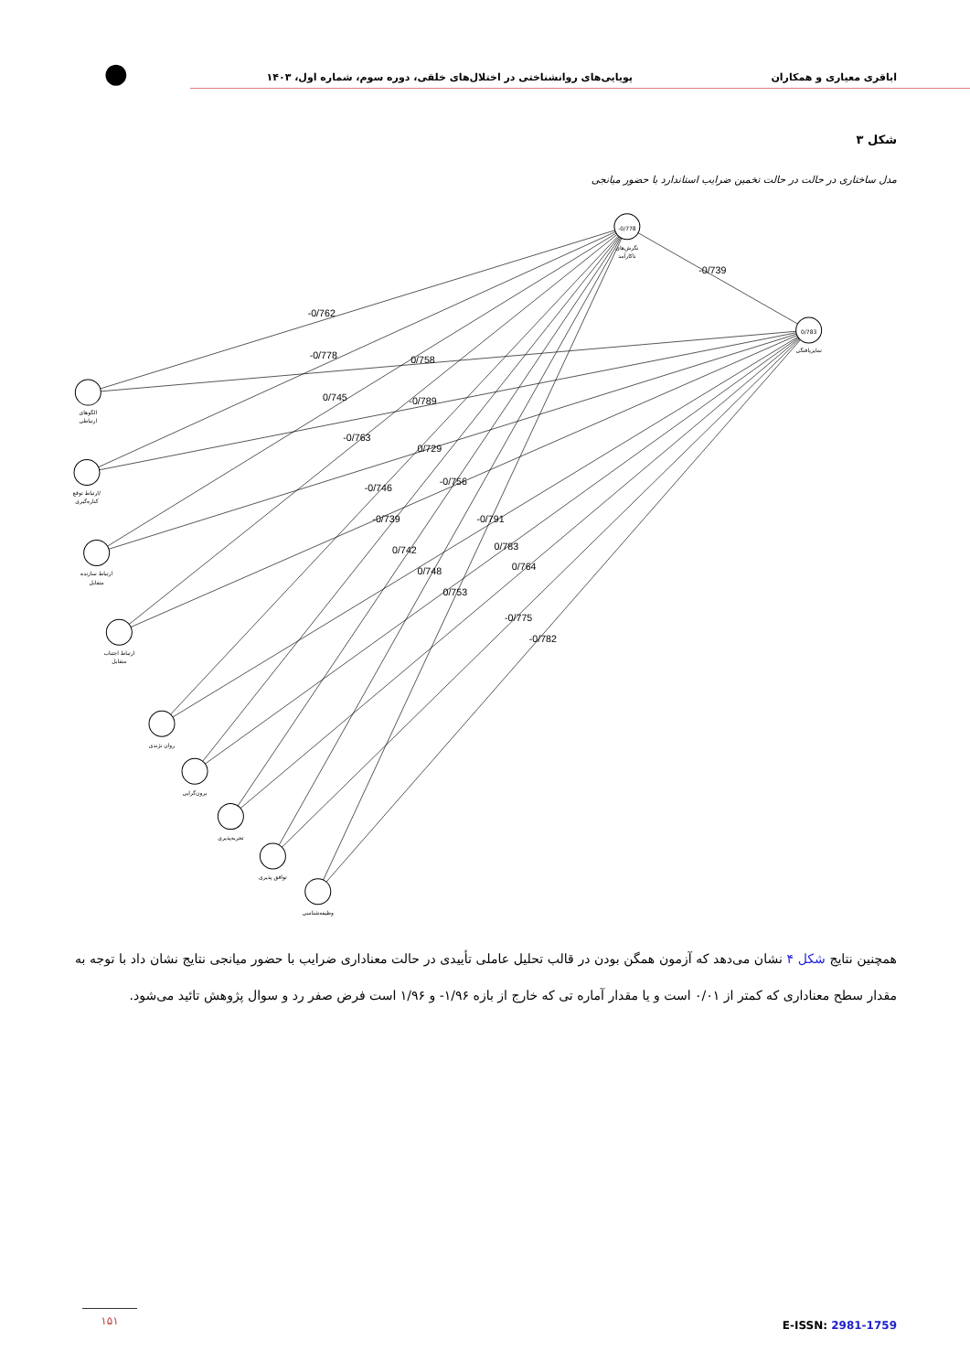اباقری معیاری و همکاران
پویایی‌های روانشناختی در اختلال‌های خلقی، دوره سوم، شماره اول، ۱۴۰۳
●
شکل ۳
مدل ساختاری در حالت در حالت تخمین ضرایب استاندارد با حضور میانجی
-0/778
0/783
نگرش‌های
ناکارآمد
تمایزیافتگی
الگوهای
ارتباطی
ارتباط توقع/
کناره‌گیری
ارتباط سازنده
متقابل
ارتباط اجتناب
متقابل
روان نژندی
برون‌گرایی
تجربه‌پذیری
توافق پذیری
وظیفه‌شناسی
-0/739
-0/762
-0/778
0/758
0/745
-0/789
-0/763
0/729
-0/746
-0/756
-0/739
-0/791
0/742
0/783
0/748
0/764
0/753
-0/775
-0/782
همچنین نتایج شکل ۴ نشان می‌دهد که آزمون همگن بودن در قالب تحلیل عاملی تأییدی در حالت معناداری ضرایب با حضور میانجی نتایج نشان داد با توجه به مقدار سطح معناداری که کمتر از ۰/۰۱ است و یا مقدار آماره تی که خارج از بازه ۱/۹۶- و ۱/۹۶ است فرض صفر رد و سوال پژوهش تائید می‌شود.
۱۵۱
E-ISSN: 2981-1759